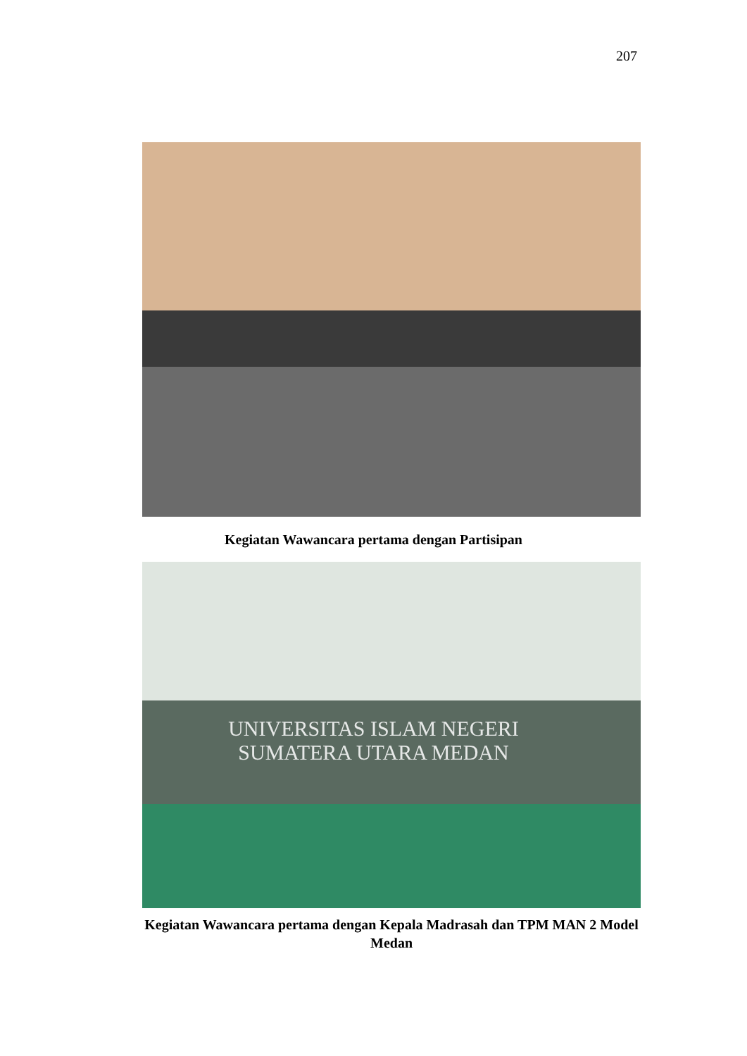207
Kegiatan Wawancara pertama dengan Partisipan
UNIVERSITAS ISLAM NEGERI
SUMATERA UTARA MEDAN
Kegiatan Wawancara pertama dengan Kepala Madrasah dan TPM MAN 2 Model Medan